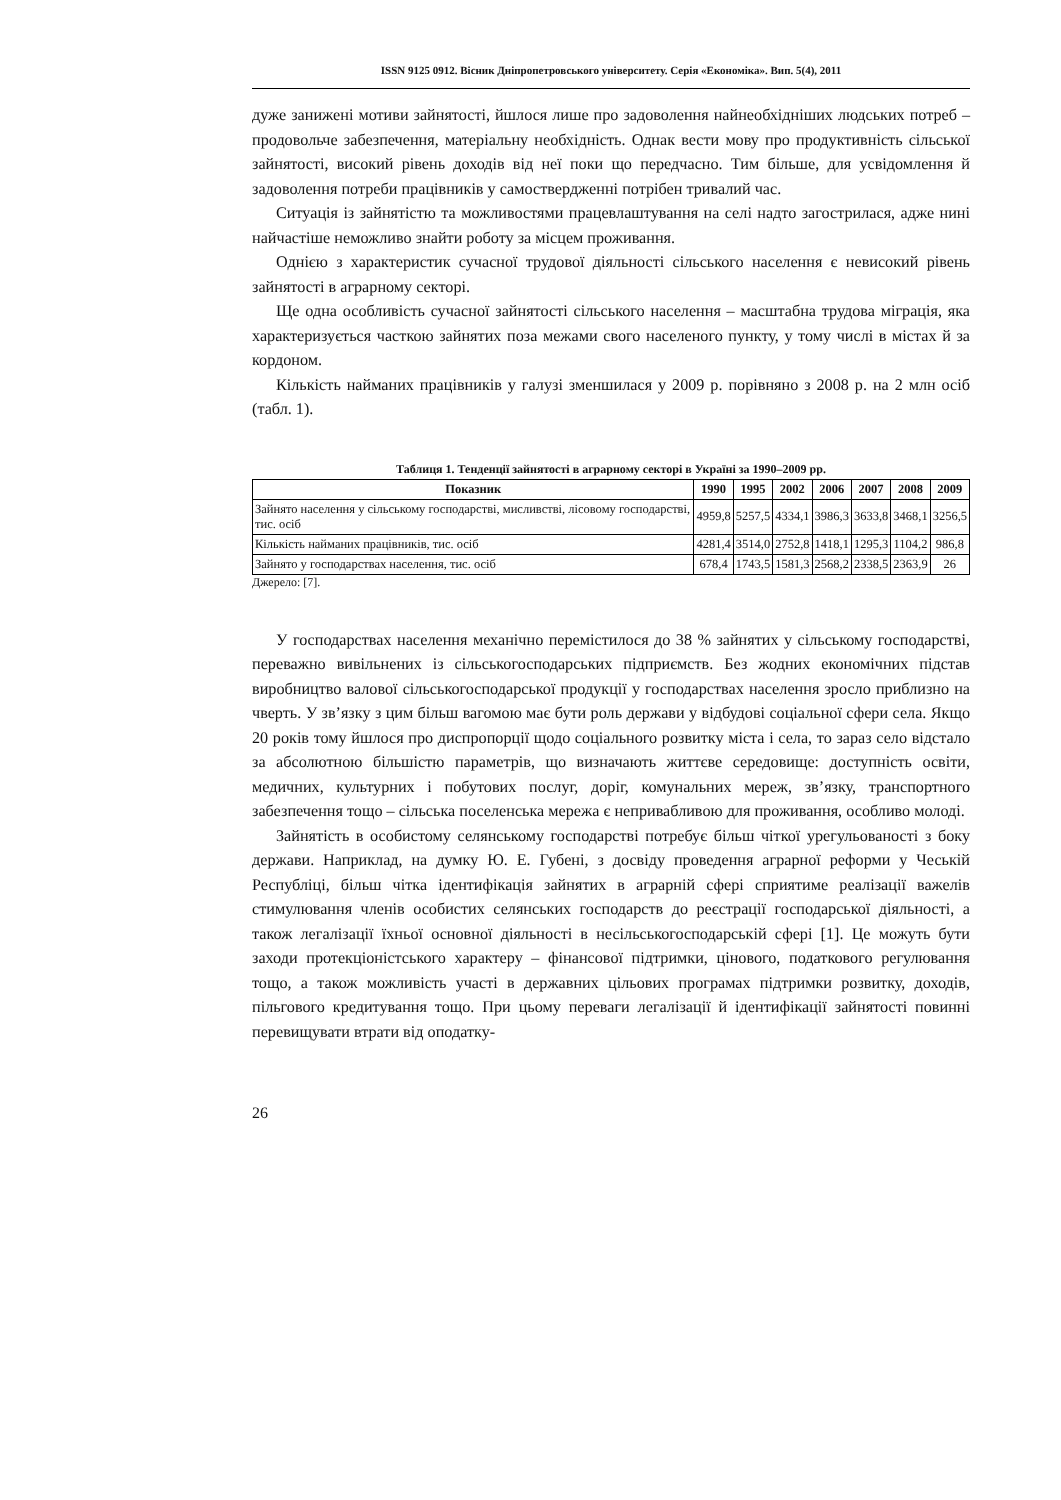ISSN 9125 0912. Вісник Дніпропетровського університету. Серія «Економіка». Вип. 5(4), 2011
дуже занижені мотиви зайнятості, йшлося лише про задоволення найнеобхідніших людських потреб – продовольче забезпечення, матеріальну необхідність. Однак вести мову про продуктивність сільської зайнятості, високий рівень доходів від неї поки що передчасно. Тим більше, для усвідомлення й задоволення потреби працівників у самоствердженні потрібен тривалий час.
Ситуація із зайнятістю та можливостями працевлаштування на селі надто загострилася, адже нині найчастіше неможливо знайти роботу за місцем проживання.
Однією з характеристик сучасної трудової діяльності сільського населення є невисокий рівень зайнятості в аграрному секторі.
Ще одна особливість сучасної зайнятості сільського населення – масштабна трудова міграція, яка характеризується часткою зайнятих поза межами свого населеного пункту, у тому числі в містах й за кордоном.
Кількість найманих працівників у галузі зменшилася у 2009 р. порівняно з 2008 р. на 2 млн осіб (табл. 1).
Таблиця 1. Тенденції зайнятості в аграрному секторі в Україні за 1990–2009 рр.
| Показник | 1990 | 1995 | 2002 | 2006 | 2007 | 2008 | 2009 |
| --- | --- | --- | --- | --- | --- | --- | --- |
| Зайнято населення у сільському господарстві, мисливстві, лісовому господарстві, тис. осіб | 4959,8 | 5257,5 | 4334,1 | 3986,3 | 3633,8 | 3468,1 | 3256,5 |
| Кількість найманих працівників, тис. осіб | 4281,4 | 3514,0 | 2752,8 | 1418,1 | 1295,3 | 1104,2 | 986,8 |
| Зайнято у господарствах населення, тис. осіб | 678,4 | 1743,5 | 1581,3 | 2568,2 | 2338,5 | 2363,9 | 26 |
Джерело: [7].
У господарствах населення механічно перемістилося до 38 % зайнятих у сільському господарстві, переважно вивільнених із сільськогосподарських підприємств. Без жодних економічних підстав виробництво валової сільськогосподарської продукції у господарствах населення зросло приблизно на чверть. У зв’язку з цим більш вагомою має бути роль держави у відбудові соціальної сфери села. Якщо 20 років тому йшлося про диспропорції щодо соціального розвитку міста і села, то зараз село відстало за абсолютною більшістю параметрів, що визначають життєве середовище: доступність освіти, медичних, культурних і побутових послуг, доріг, комунальних мереж, зв’язку, транспортного забезпечення тощо – сільська поселенська мережа є непривабливою для проживання, особливо молоді.
Зайнятість в особистому селянському господарстві потребує більш чіткої урегульованості з боку держави. Наприклад, на думку Ю. Е. Губені, з досвіду проведення аграрної реформи у Чеській Республіці, більш чітка ідентифікація зайнятих в аграрній сфері сприятиме реалізації важелів стимулювання членів особистих селянських господарств до реєстрації господарської діяльності, а також легалізації їхньої основної діяльності в несільськогосподарській сфері [1]. Це можуть бути заходи протекціоністського характеру – фінансової підтримки, цінового, податкового регулювання тощо, а також можливість участі в державних цільових програмах підтримки розвитку, доходів, пільгового кредитування тощо. При цьому переваги легалізації й ідентифікації зайнятості повинні перевищувати втрати від оподатку-
26